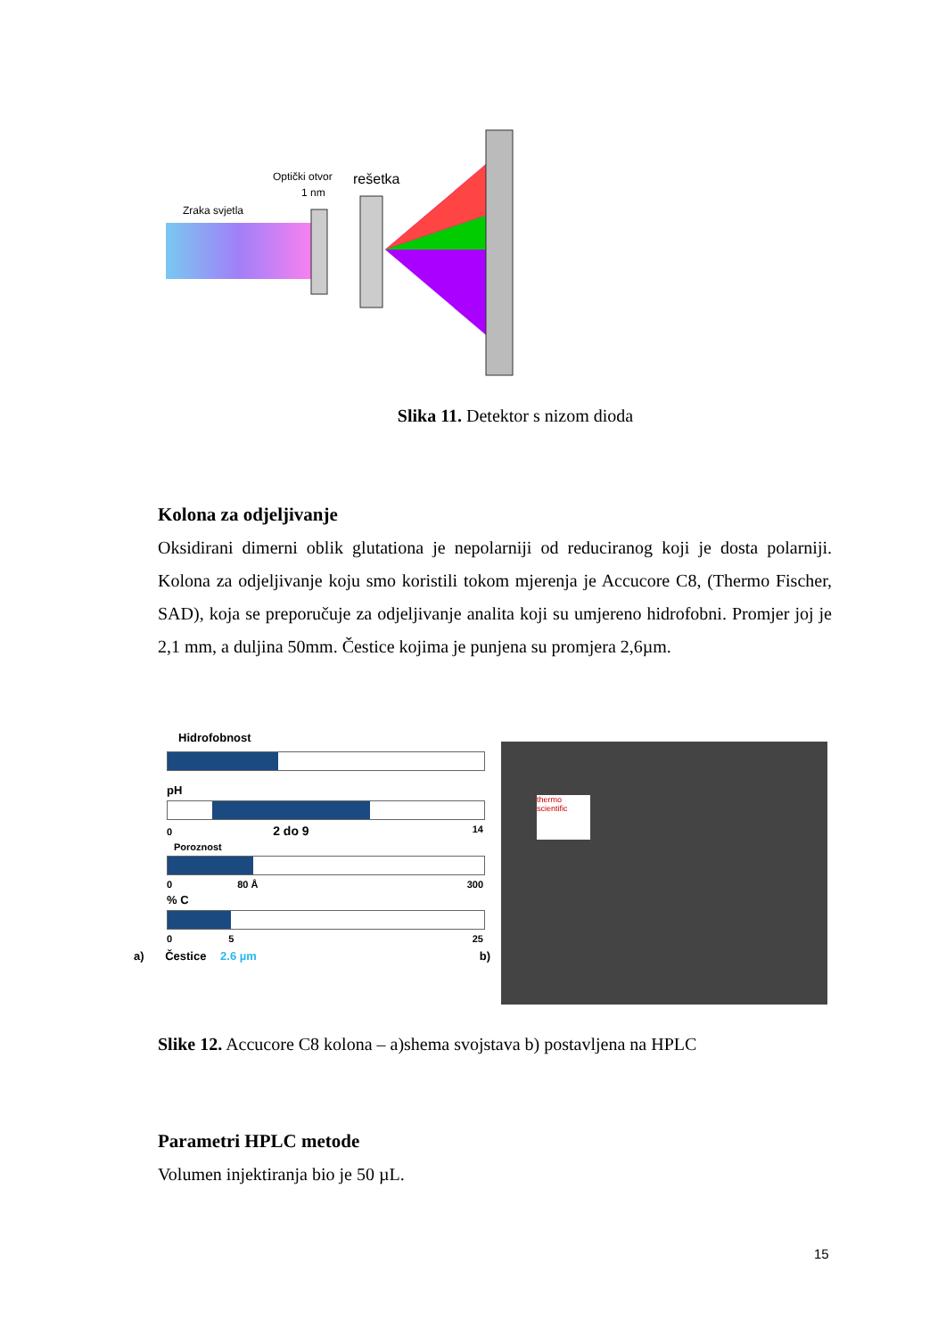Zraka svjetla
Optički otvor
1 nm
rešetka
Slika 11. Detektor s nizom dioda
Kolona za odjeljivanje
Oksidirani dimerni oblik glutationa je nepolarniji od reduciranog koji je dosta polarniji. Kolona za odjeljivanje koju smo koristili tokom mjerenja je Accucore C8, (Thermo Fischer, SAD), koja se preporučuje za odjeljivanje analita koji su umjereno hidrofobni. Promjer joj je 2,1 mm, a duljina 50mm. Čestice kojima je punjena su promjera 2,6µm.
Hidrofobnost
pH
0 2 do 9 14
Poroznost
0 80 Å 300
% C
0 5 25
a) Čestice 2.6 µm b)
thermo scientific
Slike 12. Accucore C8 kolona – a)shema svojstava b) postavljena na HPLC
Parametri HPLC metode
Volumen injektiranja bio je 50 µL.
15